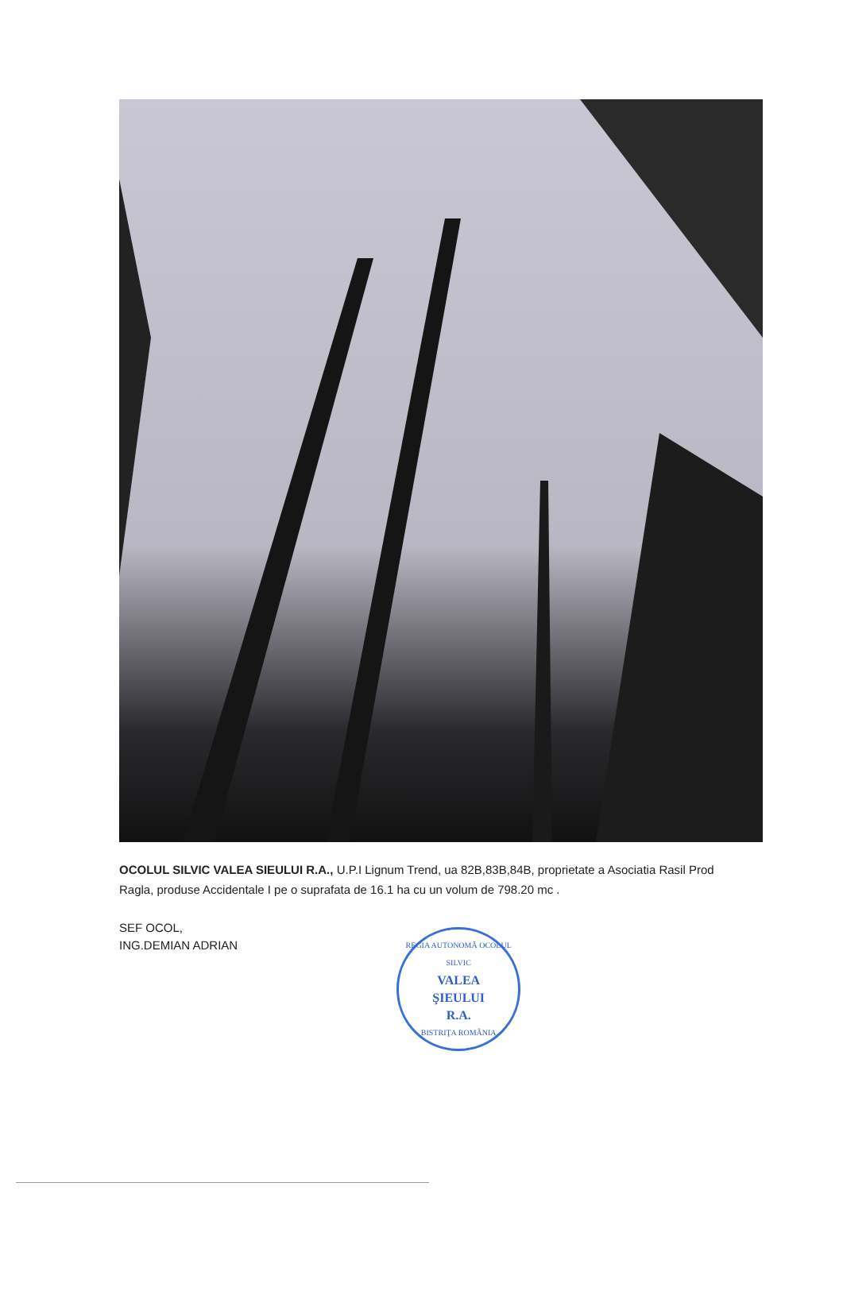OCOLUL SILVIC VALEA SIEULUI R.A., U.P.I Lignum Trend, ua 82B,83B,84B, proprietate a Asociatia Rasil Prod Ragla, produse Accidentale I pe o suprafata de 16.1 ha cu un volum de 798.20 mc .
SEF OCOL,
ING.DEMIAN ADRIAN
REGIA AUTONOMĂ OCOLUL SILVIC
VALEA
ŞIEULUI
R.A.
BISTRIŢA ROMÂNIA